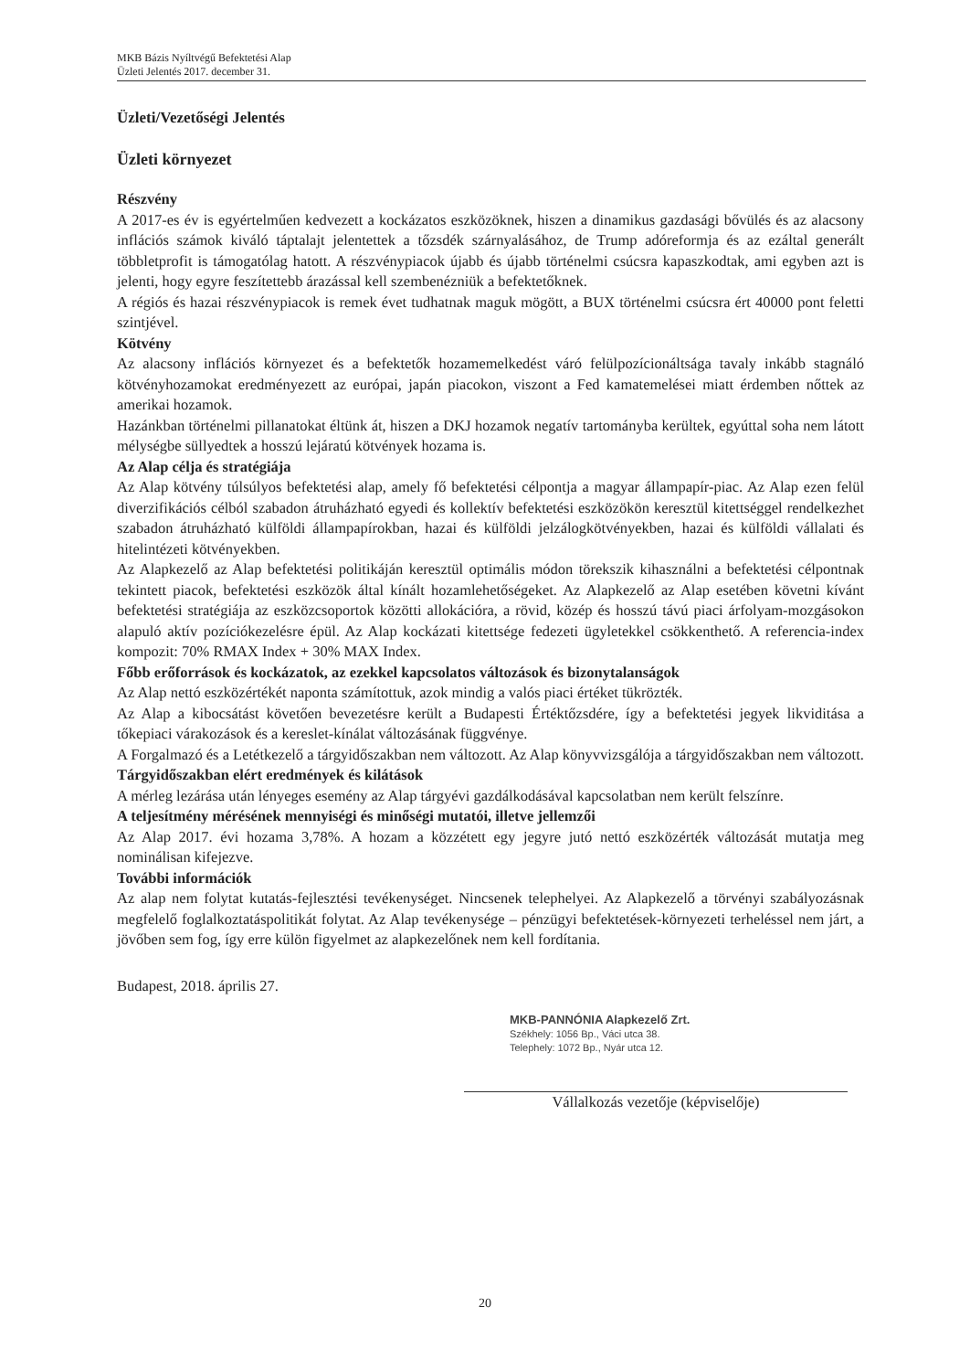MKB Bázis Nyíltvégű Befektetési Alap
Üzleti Jelentés 2017. december 31.
Üzleti/Vezetőségi Jelentés
Üzleti környezet
Részvény
A 2017-es év is egyértelműen kedvezett a kockázatos eszközöknek, hiszen a dinamikus gazdasági bővülés és az alacsony inflációs számok kiváló táptalajt jelentettek a tőzsdék szárnyalásához, de Trump adóreformja és az ezáltal generált többletprofit is támogatólag hatott. A részvénypiacok újabb és újabb történelmi csúcsra kapaszkodtak, ami egyben azt is jelenti, hogy egyre feszítettebb árazással kell szembenézniük a befektetőknek.
A régiós és hazai részvénypiacok is remek évet tudhatnak maguk mögött, a BUX történelmi csúcsra ért 40000 pont feletti szintjével.
Kötvény
Az alacsony inflációs környezet és a befektetők hozamemelkedést váró felülpozícionáltsága tavaly inkább stagnáló kötvényhozamokat eredményezett az európai, japán piacokon, viszont a Fed kamatemelései miatt érdemben nőttek az amerikai hozamok.
Hazánkban történelmi pillanatokat éltünk át, hiszen a DKJ hozamok negatív tartományba kerültek, egyúttal soha nem látott mélységbe süllyedtek a hosszú lejáratú kötvények hozama is.
Az Alap célja és stratégiája
Az Alap kötvény túlsúlyos befektetési alap, amely fő befektetési célpontja a magyar állampapír-piac. Az Alap ezen felül diverzifikációs célból szabadon átruházható egyedi és kollektív befektetési eszközökön keresztül kitettséggel rendelkezhet szabadon átruházható külföldi állampapírokban, hazai és külföldi jelzálogkötvényekben, hazai és külföldi vállalati és hitelintézeti kötvényekben.
Az Alapkezelő az Alap befektetési politikáján keresztül optimális módon törekszik kihasználni a befektetési célpontnak tekintett piacok, befektetési eszközök által kínált hozamlehetőségeket. Az Alapkezelő az Alap esetében követni kívánt befektetési stratégiája az eszközcsoportok közötti allokációra, a rövid, közép és hosszú távú piaci árfolyam-mozgásokon alapuló aktív pozíciókezelésre épül. Az Alap kockázati kitettsége fedezeti ügyletekkel csökkenthető. A referencia-index kompozit: 70% RMAX Index + 30% MAX Index.
Főbb erőforrások és kockázatok, az ezekkel kapcsolatos változások és bizonytalanságok
Az Alap nettó eszközértékét naponta számítottuk, azok mindig a valós piaci értéket tükrözték.
Az Alap a kibocsátást követően bevezetésre került a Budapesti Értéktőzsdére, így a befektetési jegyek likviditása a tőkepiaci várakozások és a kereslet-kínálat változásának függvénye.
A Forgalmazó és a Letétkezelő a tárgyidőszakban nem változott. Az Alap könyvvizsgálója a tárgyidőszakban nem változott.
Tárgyidőszakban elért eredmények és kilátások
A mérleg lezárása után lényeges esemény az Alap tárgyévi gazdálkodásával kapcsolatban nem került felszínre.
A teljesítmény mérésének mennyiségi és minőségi mutatói, illetve jellemzői
Az Alap 2017. évi hozama 3,78%. A hozam a közzétett egy jegyre jutó nettó eszközérték változását mutatja meg nominálisan kifejezve.
További információk
Az alap nem folytat kutatás-fejlesztési tevékenységet. Nincsenek telephelyei. Az Alapkezelő a törvényi szabályozásnak megfelelő foglalkoztatáspolitikát folytat. Az Alap tevékenysége – pénzügyi befektetések-környezeti terheléssel nem járt, a jövőben sem fog, így erre külön figyelmet az alapkezelőnek nem kell fordítania.
Budapest, 2018. április 27.
MKB-PANNÓNIA Alapkezelő Zrt.
Székhely: 1056 Bp., Váci utca 38.
Telephely: 1072 Bp., Nyár utca 12.
Vállalkozás vezetője (képviselője)
20